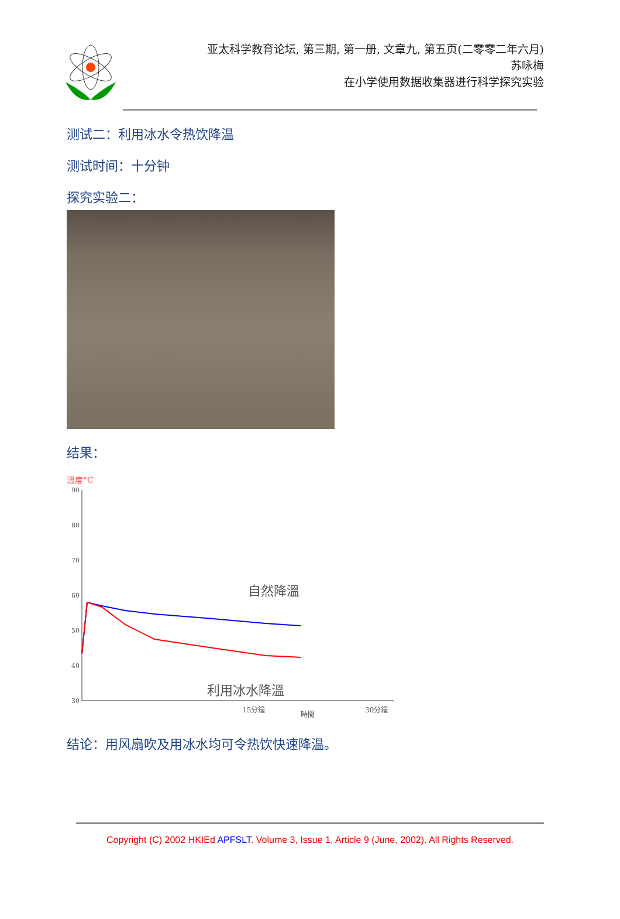亚太科学教育论坛, 第三期, 第一册, 文章九, 第五页(二零零二年六月)
苏咏梅
在小学使用数据收集器进行科学探究实验
测试二：利用冰水令热饮降温
测试时间：十分钟
探究实验二：
结果：
溫度°C
90
80
70
60
50
40
30
自然降溫
利用冰水降溫
15分鐘
時間
30分鐘
结论：用风扇吹及用冰水均可令热饮快速降温。
Copyright (C) 2002 HKIEd APFSLT. Volume 3, Issue 1, Article 9 (June, 2002). All Rights Reserved.